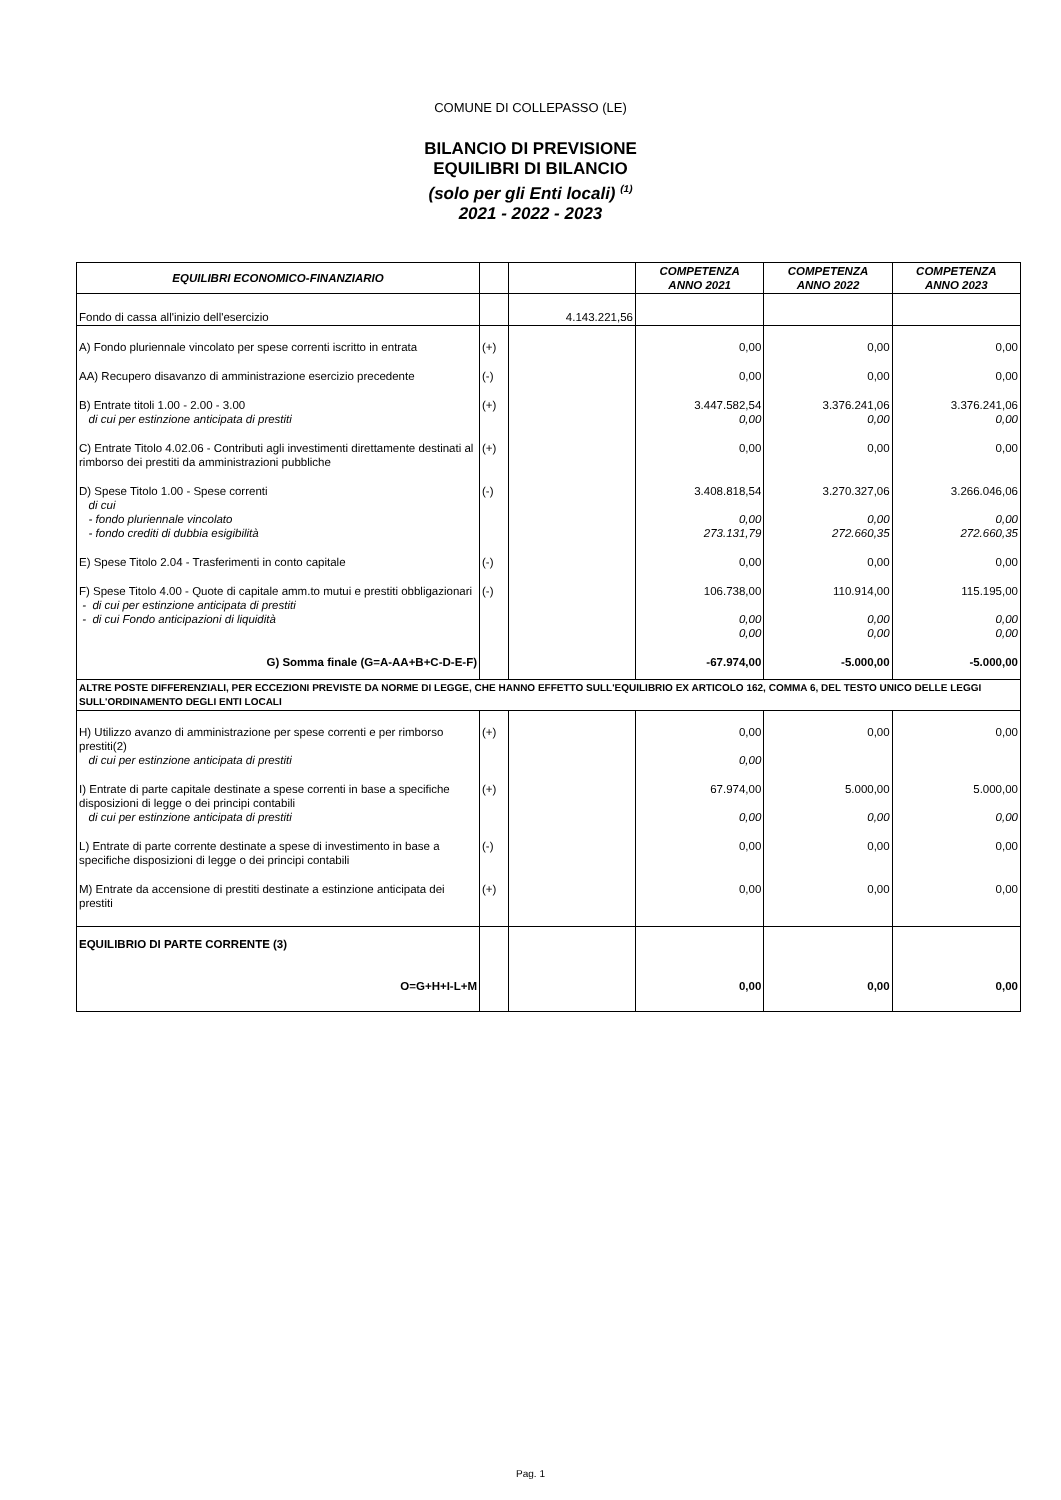COMUNE DI COLLEPASSO (LE)
BILANCIO DI PREVISIONE
EQUILIBRI DI BILANCIO
(solo per gli Enti locali) <sup>(1)</sup>
2021 - 2022 - 2023
| EQUILIBRI ECONOMICO-FINANZIARIO | | | COMPETENZA ANNO 2021 | COMPETENZA ANNO 2022 | COMPETENZA ANNO 2023 |
| --- | --- | --- | --- | --- | --- |
| Fondo di cassa all'inizio dell'esercizio | | 4.143.221,56 | | | |
| A) Fondo pluriennale vincolato per spese correnti iscritto in entrata | (+) | | 0,00 | 0,00 | 0,00 |
| AA) Recupero disavanzo di amministrazione esercizio precedente | (-) | | 0,00 | 0,00 | 0,00 |
| B) Entrate titoli 1.00 - 2.00 - 3.00 di cui per estinzione anticipata di prestiti | (+) | | 3.447.582,54 0,00 | 3.376.241,06 0,00 | 3.376.241,06 0,00 |
| C) Entrate Titolo 4.02.06 - Contributi agli investimenti direttamente destinati al rimborso dei prestiti da amministrazioni pubbliche | (+) | | 0,00 | 0,00 | 0,00 |
| D) Spese Titolo 1.00 - Spese correnti di cui - fondo pluriennale vincolato - fondo crediti di dubbia esigibilità | (-) | | 3.408.818,54 0,00 273.131,79 | 3.270.327,06 0,00 272.660,35 | 3.266.046,06 0,00 272.660,35 |
| E) Spese Titolo 2.04 - Trasferimenti in conto capitale | (-) | | 0,00 | 0,00 | 0,00 |
| F) Spese Titolo 4.00 - Quote di capitale amm.to mutui e prestiti obbligazionari - di cui per estinzione anticipata di prestiti - di cui Fondo anticipazioni di liquidità | (-) | | 106.738,00 0,00 0,00 | 110.914,00 0,00 0,00 | 115.195,00 0,00 0,00 |
| G) Somma finale (G=A-AA+B+C-D-E-F) | | | -67.974,00 | -5.000,00 | -5.000,00 |
| ALTRE POSTE DIFFERENZIALI, PER ECCEZIONI PREVISTE DA NORME DI LEGGE, CHE HANNO EFFETTO SULL'EQUILIBRIO EX ARTICOLO 162, COMMA 6, DEL TESTO UNICO DELLE LEGGI SULL'ORDINAMENTO DEGLI ENTI LOCALI | | | | | |
| H) Utilizzo avanzo di amministrazione per spese correnti e per rimborso prestiti(2) di cui per estinzione anticipata di prestiti | (+) | | 0,00 0,00 | 0,00 | 0,00 |
| I) Entrate di parte capitale destinate a spese correnti in base a specifiche disposizioni di legge o dei principi contabili di cui per estinzione anticipata di prestiti | (+) | | 67.974,00 0,00 | 5.000,00 0,00 | 5.000,00 0,00 |
| L) Entrate di parte corrente destinate a spese di investimento in base a specifiche disposizioni di legge o dei principi contabili | (-) | | 0,00 | 0,00 | 0,00 |
| M) Entrate da accensione di prestiti destinate a estinzione anticipata dei prestiti | (+) | | 0,00 | 0,00 | 0,00 |
| EQUILIBRIO DI PARTE CORRENTE (3) O=G+H+I-L+M | | | 0,00 | 0,00 | 0,00 |
Pag. 1